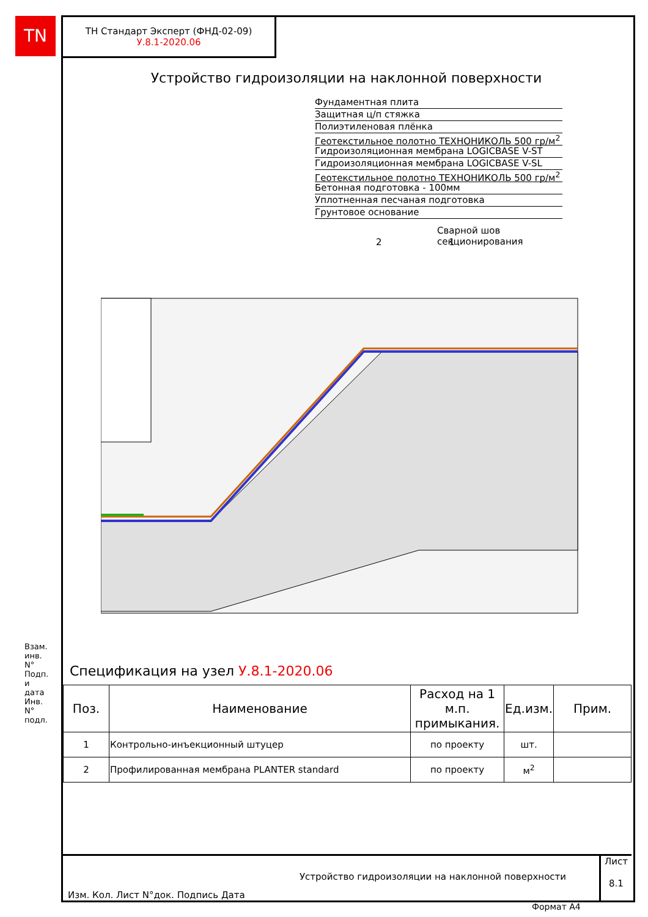TN
ТН Стандарт Эксперт (ФНД-02-09)
У.8.1-2020.06
Устройство гидроизоляции на наклонной поверхности
Фундаментная плита
Защитная ц/п стяжка
Полиэтиленовая плёнка
Геотекстильное полотно ТЕХНОНИКОЛЬ 500 гр/м<sup>2</sup>
Гидроизоляционная мембрана LOGICBASE V-ST
Гидроизоляционная мембрана LOGICBASE V-SL
Геотекстильное полотно ТЕХНОНИКОЛЬ 500 гр/м<sup>2</sup>
Бетонная подготовка - 100мм
Уплотненная песчаная подготовка
Грунтовое основание
Сварной шов
секционирования
2 1
Спецификация на узел У.8.1-2020.06
| Поз. | Наименование | Расход на 1 м.п. примыкания. | Ед.изм. | Прим. |
| --- | --- | --- | --- | --- |
| 1 | Контрольно-инъекционный штуцер | по проекту | шт. | |
| 2 | Профилированная мембрана PLANTER standard | по проекту | м<sup>2</sup> | |
Изм. Кол. Лист N°док. Подпись Дата
Устройство гидроизоляции на наклонной поверхности
Лист
8.1
Взам. инв. N° Подп. и дата Инв. N° подл.
Формат А4